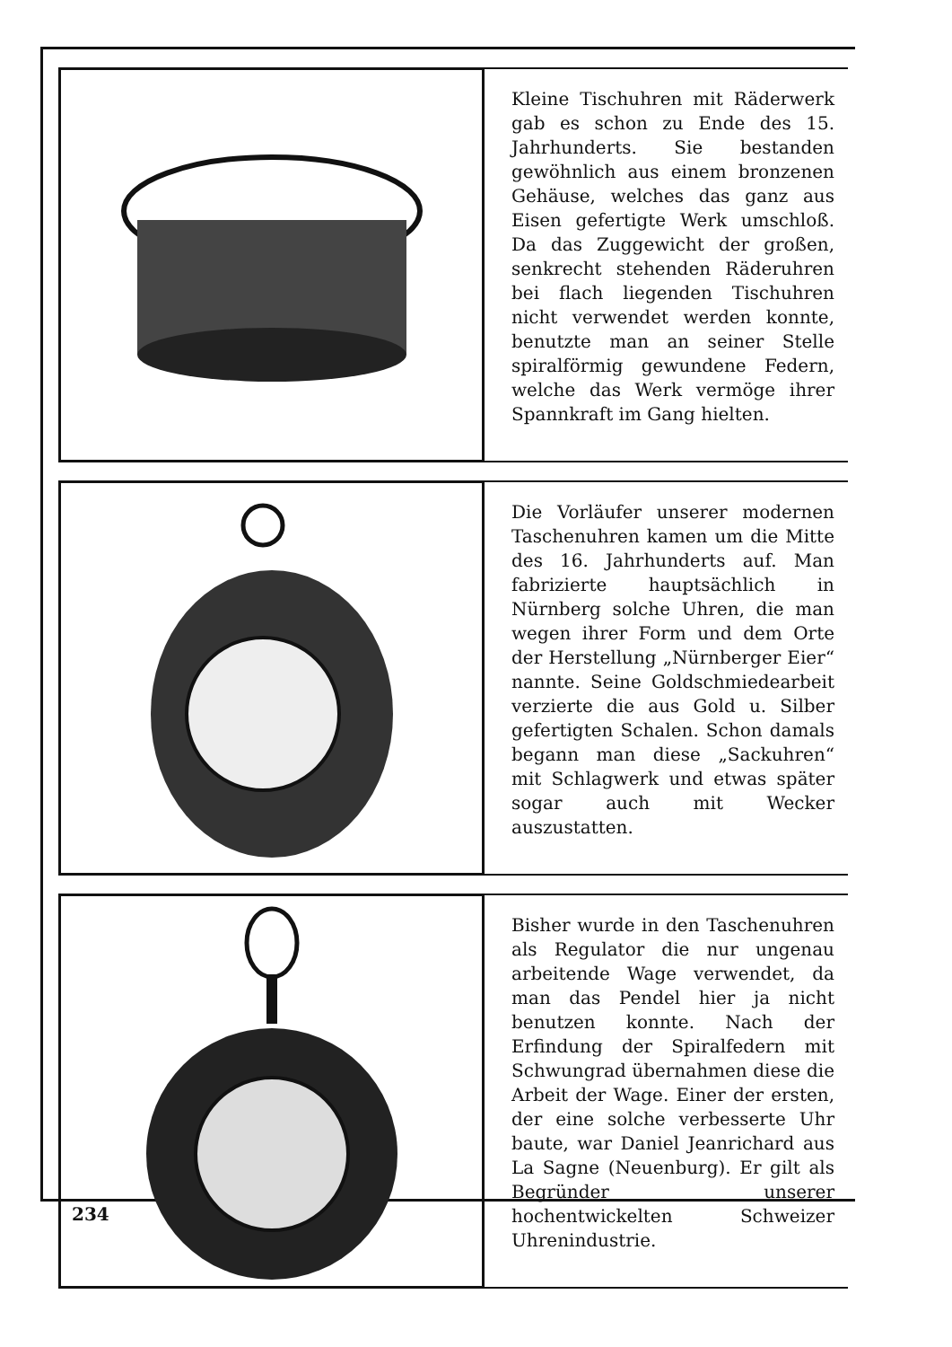Kleine Tischuhren mit Räderwerk gab es schon zu Ende des 15. Jahrhunderts. Sie bestanden gewöhnlich aus einem bronzenen Gehäuse, welches das ganz aus Eisen gefertigte Werk umschloß. Da das Zuggewicht der großen, senkrecht stehenden Räderuhren bei flach liegenden Tischuhren nicht verwendet werden konnte, benutzte man an seiner Stelle spiralförmig gewundene Federn, welche das Werk vermöge ihrer Spannkraft im Gang hielten.
Die Vorläufer unserer modernen Taschenuhren kamen um die Mitte des 16. Jahrhunderts auf. Man fabrizierte hauptsächlich in Nürnberg solche Uhren, die man wegen ihrer Form und dem Orte der Herstellung „Nürnberger Eier“ nannte. Seine Goldschmiedearbeit verzierte die aus Gold u. Silber gefertigten Schalen. Schon damals begann man diese „Sackuhren“ mit Schlagwerk und etwas später sogar auch mit Wecker auszustatten.
Bisher wurde in den Taschenuhren als Regulator die nur ungenau arbeitende Wage verwendet, da man das Pendel hier ja nicht benutzen konnte. Nach der Erfindung der Spiralfedern mit Schwungrad übernahmen diese die Arbeit der Wage. Einer der ersten, der eine solche verbesserte Uhr baute, war Daniel Jeanrichard aus La Sagne (Neuenburg). Er gilt als Begründer unserer hochentwickelten Schweizer Uhrenindustrie.
234